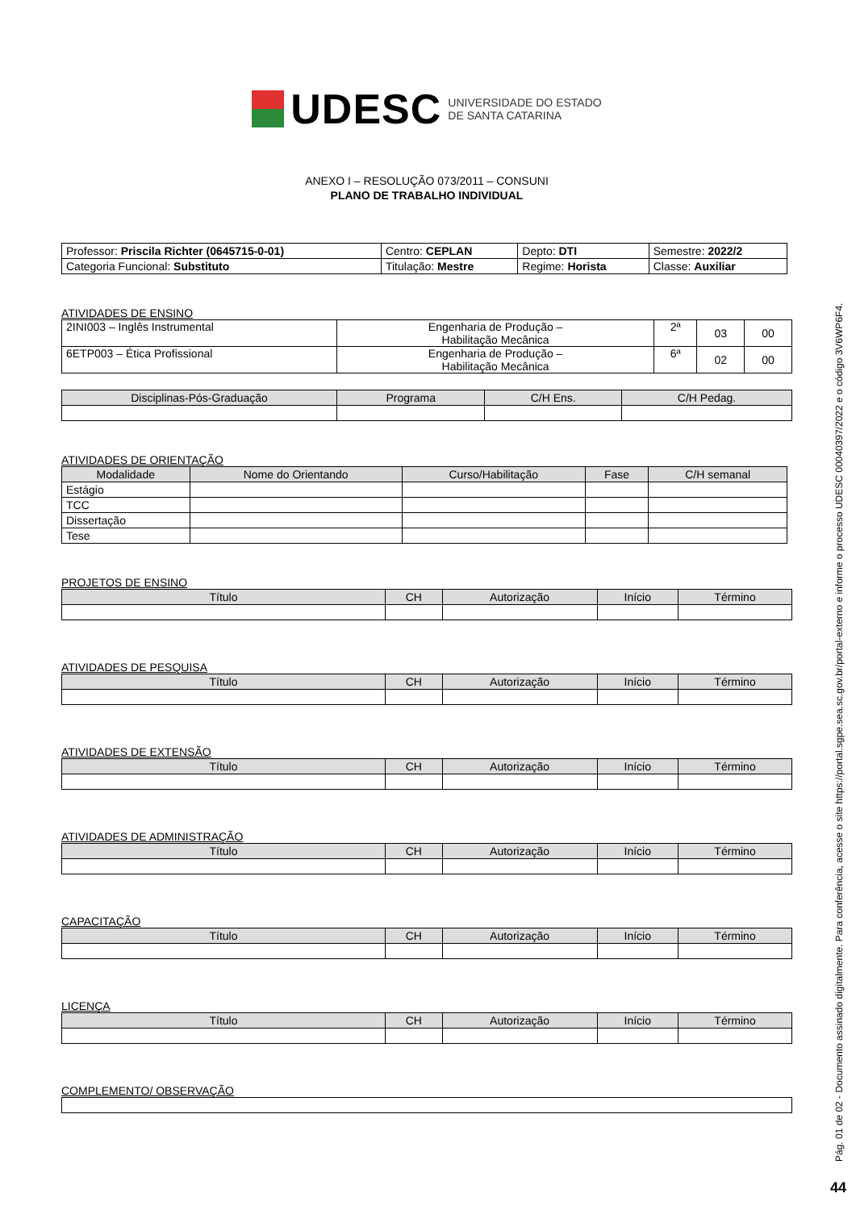UDESC UNIVERSIDADE DO ESTADO
DE SANTA CATARINA
ANEXO I – RESOLUÇÃO 073/2011 – CONSUNI
PLANO DE TRABALHO INDIVIDUAL
| Professor: Priscila Richter (0645715-0-01) | Centro: CEPLAN | Depto: DTI | Semestre: 2022/2 |
| Categoria Funcional: Substituto | Titulação: Mestre | Regime: Horista | Classe: Auxiliar |
ATIVIDADES DE ENSINO
| 2INI003 – Inglês Instrumental | Engenharia de Produção – Habilitação Mecânica | 2ª | 03 | 00 |
| 6ETP003 – Ética Profissional | Engenharia de Produção – Habilitação Mecânica | 6ª | 02 | 00 |
| Disciplinas-Pós-Graduação | Programa | C/H Ens. | C/H Pedag. |
| --- | --- | --- | --- |
ATIVIDADES DE ORIENTAÇÃO
| Modalidade | Nome do Orientando | Curso/Habilitação | Fase | C/H semanal |
| --- | --- | --- | --- | --- |
| Estágio | | | | |
| TCC | | | | |
| Dissertação | | | | |
| Tese | | | | |
PROJETOS DE ENSINO
| Título | CH | Autorização | Início | Término |
| --- | --- | --- | --- | --- |
ATIVIDADES DE PESQUISA
| Título | CH | Autorização | Início | Término |
| --- | --- | --- | --- | --- |
ATIVIDADES DE EXTENSÃO
| Título | CH | Autorização | Início | Término |
| --- | --- | --- | --- | --- |
ATIVIDADES DE ADMINISTRAÇÃO
| Título | CH | Autorização | Início | Término |
| --- | --- | --- | --- | --- |
CAPACITAÇÃO
| Título | CH | Autorização | Início | Término |
| --- | --- | --- | --- | --- |
LICENÇA
| Título | CH | Autorização | Início | Término |
| --- | --- | --- | --- | --- |
COMPLEMENTO/ OBSERVAÇÃO
Pág. 01 de 02 - Documento assinado digitalmente. Para conferência, acesse o site https://portal.sgpe.sea.sc.gov.br/portal-externo e informe o processo UDESC 00040397/2022 e o código 3V6WP6F4.
44